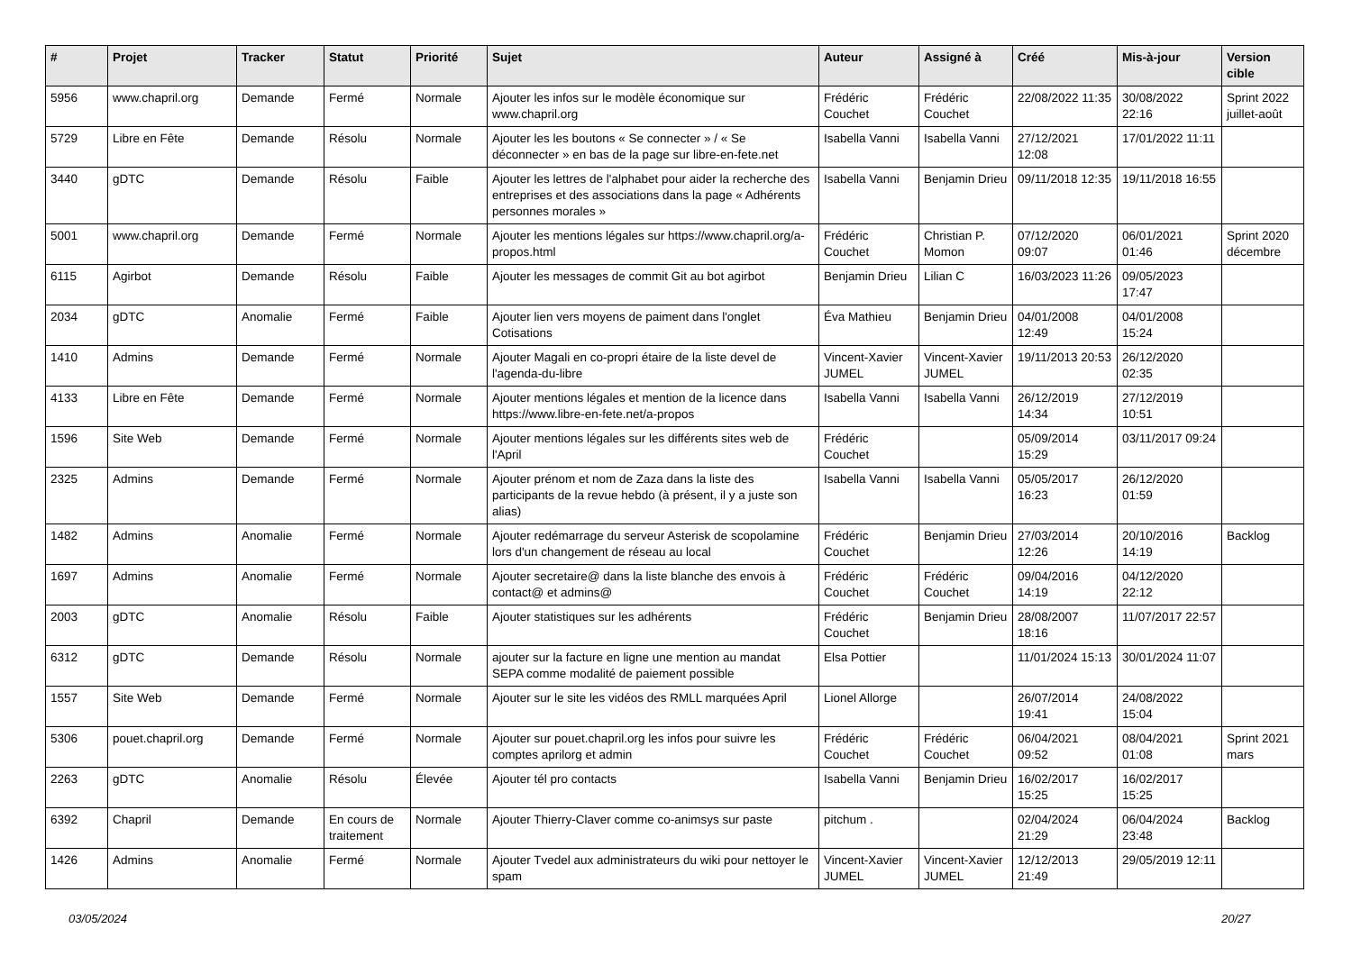| # | Projet | Tracker | Statut | Priorité | Sujet | Auteur | Assigné à | Créé | Mis-à-jour | Version cible |
| --- | --- | --- | --- | --- | --- | --- | --- | --- | --- | --- |
| 5956 | www.chapril.org | Demande | Fermé | Normale | Ajouter les infos sur le modèle économique sur www.chapril.org | Frédéric Couchet | Frédéric Couchet | 22/08/2022 11:35 | 30/08/2022 22:16 | Sprint 2022 juillet-août |
| 5729 | Libre en Fête | Demande | Résolu | Normale | Ajouter les les boutons « Se connecter » / « Se déconnecter » en bas de la page sur libre-en-fete.net | Isabella Vanni | Isabella Vanni | 27/12/2021 12:08 | 17/01/2022 11:11 | |
| 3440 | gDTC | Demande | Résolu | Faible | Ajouter les lettres de l'alphabet pour aider la recherche des entreprises et des associations dans la page « Adhérents personnes morales » | Isabella Vanni | Benjamin Drieu | 09/11/2018 12:35 | 19/11/2018 16:55 | |
| 5001 | www.chapril.org | Demande | Fermé | Normale | Ajouter les mentions légales sur https://www.chapril.org/a-propos.html | Frédéric Couchet | Christian P. Momon | 07/12/2020 09:07 | 06/01/2021 01:46 | Sprint 2020 décembre |
| 6115 | Agirbot | Demande | Résolu | Faible | Ajouter les messages de commit Git au bot agirbot | Benjamin Drieu | Lilian C | 16/03/2023 11:26 | 09/05/2023 17:47 | |
| 2034 | gDTC | Anomalie | Fermé | Faible | Ajouter lien vers moyens de paiment dans l'onglet Cotisations | Éva Mathieu | Benjamin Drieu | 04/01/2008 12:49 | 04/01/2008 15:24 | |
| 1410 | Admins | Demande | Fermé | Normale | Ajouter Magali en co-propri étaire de la liste devel de l'agenda-du-libre | Vincent-Xavier JUMEL | Vincent-Xavier JUMEL | 19/11/2013 20:53 | 26/12/2020 02:35 | |
| 4133 | Libre en Fête | Demande | Fermé | Normale | Ajouter mentions légales et mention de la licence dans https://www.libre-en-fete.net/a-propos | Isabella Vanni | Isabella Vanni | 26/12/2019 14:34 | 27/12/2019 10:51 | |
| 1596 | Site Web | Demande | Fermé | Normale | Ajouter mentions légales sur les différents sites web de l'April | Frédéric Couchet | | 05/09/2014 15:29 | 03/11/2017 09:24 | |
| 2325 | Admins | Demande | Fermé | Normale | Ajouter prénom et nom de Zaza dans la liste des participants de la revue hebdo (à présent, il y a juste son alias) | Isabella Vanni | Isabella Vanni | 05/05/2017 16:23 | 26/12/2020 01:59 | |
| 1482 | Admins | Anomalie | Fermé | Normale | Ajouter redémarrage du serveur Asterisk de scopolamine lors d'un changement de réseau au local | Frédéric Couchet | Benjamin Drieu | 27/03/2014 12:26 | 20/10/2016 14:19 | Backlog |
| 1697 | Admins | Anomalie | Fermé | Normale | Ajouter secretaire@ dans la liste blanche des envois à contact@ et admins@ | Frédéric Couchet | Frédéric Couchet | 09/04/2016 14:19 | 04/12/2020 22:12 | |
| 2003 | gDTC | Anomalie | Résolu | Faible | Ajouter statistiques sur les adhérents | Frédéric Couchet | Benjamin Drieu | 28/08/2007 18:16 | 11/07/2017 22:57 | |
| 6312 | gDTC | Demande | Résolu | Normale | ajouter sur la facture en ligne une mention au mandat SEPA comme modalité de paiement possible | Elsa Pottier | | 11/01/2024 15:13 | 30/01/2024 11:07 | |
| 1557 | Site Web | Demande | Fermé | Normale | Ajouter sur le site les vidéos des RMLL marquées April | Lionel Allorge | | 26/07/2014 19:41 | 24/08/2022 15:04 | |
| 5306 | pouet.chapril.org | Demande | Fermé | Normale | Ajouter sur pouet.chapril.org les infos pour suivre les comptes aprilorg et admin | Frédéric Couchet | Frédéric Couchet | 06/04/2021 09:52 | 08/04/2021 01:08 | Sprint 2021 mars |
| 2263 | gDTC | Anomalie | Résolu | Élevée | Ajouter tél pro contacts | Isabella Vanni | Benjamin Drieu | 16/02/2017 15:25 | 16/02/2017 15:25 | |
| 6392 | Chapril | Demande | En cours de traitement | Normale | Ajouter Thierry-Claver comme co-animsys sur paste | pitchum . | | 02/04/2024 21:29 | 06/04/2024 23:48 | Backlog |
| 1426 | Admins | Anomalie | Fermé | Normale | Ajouter Tvedel aux administrateurs du wiki pour nettoyer le spam | Vincent-Xavier JUMEL | Vincent-Xavier JUMEL | 12/12/2013 21:49 | 29/05/2019 12:11 | |
03/05/2024 20/27